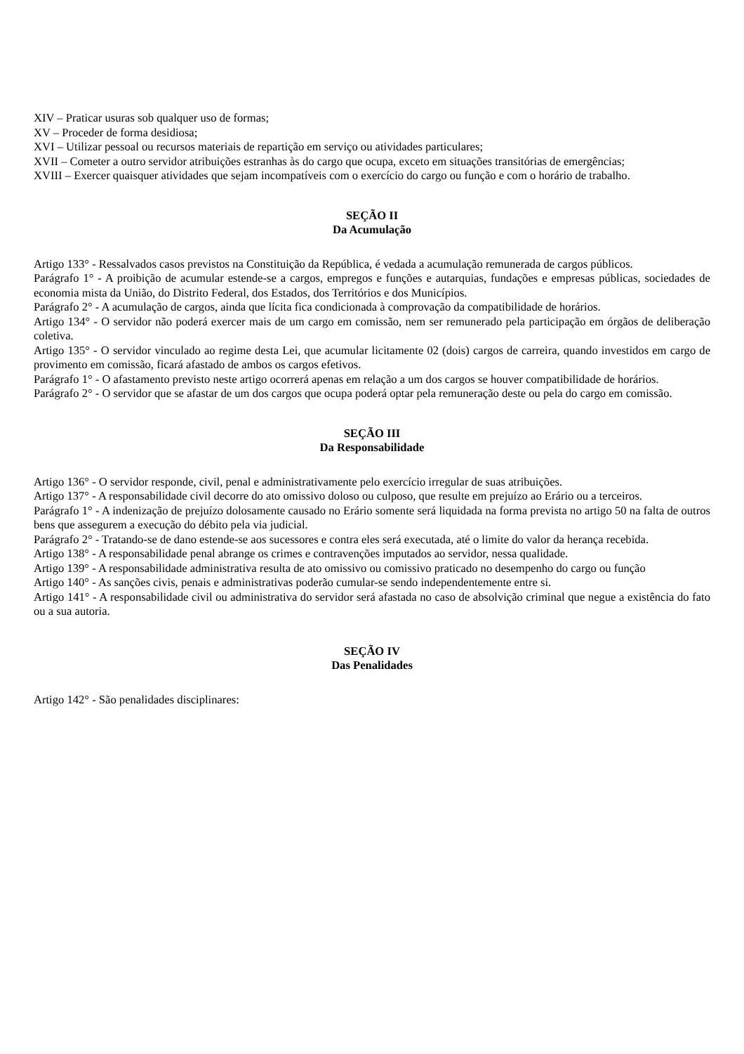XIV – Praticar usuras sob qualquer uso de formas;
XV – Proceder de forma desidiosa;
XVI – Utilizar pessoal ou recursos materiais de repartição em serviço ou atividades particulares;
XVII – Cometer a outro servidor atribuições estranhas às do cargo que ocupa, exceto em situações transitórias de emergências;
XVIII – Exercer quaisquer atividades que sejam incompatíveis com o exercício do cargo ou função e com o horário de trabalho.
SEÇÃO II
Da Acumulação
Artigo 133° - Ressalvados casos previstos na Constituição da República, é vedada a acumulação remunerada de cargos públicos.
Parágrafo 1° - A proibição de acumular estende-se a cargos, empregos e funções e autarquias, fundações e empresas públicas, sociedades de economia mista da União, do Distrito Federal, dos Estados, dos Territórios e dos Municípios.
Parágrafo 2° - A acumulação de cargos, ainda que lícita fica condicionada à comprovação da compatibilidade de horários.
Artigo 134° - O servidor não poderá exercer mais de um cargo em comissão, nem ser remunerado pela participação em órgãos de deliberação coletiva.
Artigo 135° - O servidor vinculado ao regime desta Lei, que acumular licitamente 02 (dois) cargos de carreira, quando investidos em cargo de provimento em comissão, ficará afastado de ambos os cargos efetivos.
Parágrafo 1° - O afastamento previsto neste artigo ocorrerá apenas em relação a um dos cargos se houver compatibilidade de horários.
Parágrafo 2° - O servidor que se afastar de um dos cargos que ocupa poderá optar pela remuneração deste ou pela do cargo em comissão.
SEÇÃO III
Da Responsabilidade
Artigo 136° - O servidor responde, civil, penal e administrativamente pelo exercício irregular de suas atribuições.
Artigo 137° - A responsabilidade civil decorre do ato omissivo doloso ou culposo, que resulte em prejuízo ao Erário ou a terceiros.
Parágrafo 1° - A indenização de prejuízo dolosamente causado no Erário somente será liquidada na forma prevista no artigo 50 na falta de outros bens que assegurem a execução do débito pela via judicial.
Parágrafo 2° - Tratando-se de dano estende-se aos sucessores e contra eles será executada, até o limite do valor da herança recebida.
Artigo 138° - A responsabilidade penal abrange os crimes e contravenções imputados ao servidor, nessa qualidade.
Artigo 139° - A responsabilidade administrativa resulta de ato omissivo ou comissivo praticado no desempenho do cargo ou função
Artigo 140° - As sanções civis, penais e administrativas poderão cumular-se sendo independentemente entre si.
Artigo 141° - A responsabilidade civil ou administrativa do servidor será afastada no caso de absolvição criminal que negue a existência do fato ou a sua autoria.
SEÇÃO IV
Das Penalidades
Artigo 142° - São penalidades disciplinares: